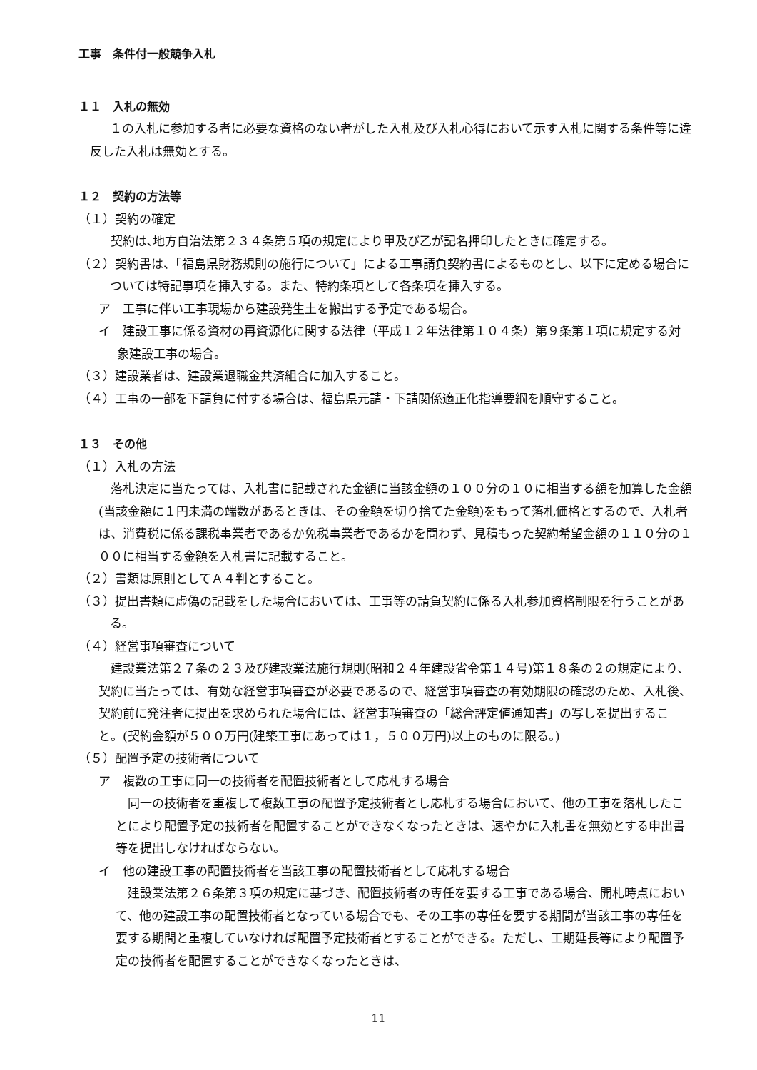工事　条件付一般競争入札
１１　入札の無効
１の入札に参加する者に必要な資格のない者がした入札及び入札心得において示す入札に関する条件等に違反した入札は無効とする。
１２　契約の方法等
（１）契約の確定
契約は､地方自治法第２３４条第５項の規定により甲及び乙が記名押印したときに確定する。
（２）契約書は、「福島県財務規則の施行について」による工事請負契約書によるものとし、以下に定める場合については特記事項を挿入する。また、特約条項として各条項を挿入する。
ア　工事に伴い工事現場から建設発生土を搬出する予定である場合。
イ　建設工事に係る資材の再資源化に関する法律（平成１２年法律第１０４条）第９条第１項に規定する対象建設工事の場合。
（３）建設業者は、建設業退職金共済組合に加入すること。
（４）工事の一部を下請負に付する場合は、福島県元請・下請関係適正化指導要綱を順守すること。
１３　その他
（１）入札の方法
落札決定に当たっては、入札書に記載された金額に当該金額の１００分の１０に相当する額を加算した金額(当該金額に１円未満の端数があるときは、その金額を切り捨てた金額)をもって落札価格とするので、入札者は、消費税に係る課税事業者であるか免税事業者であるかを問わず、見積もった契約希望金額の１１０分の１００に相当する金額を入札書に記載すること。
（２）書類は原則としてＡ４判とすること。
（３）提出書類に虚偽の記載をした場合においては、工事等の請負契約に係る入札参加資格制限を行うことがある。
（４）経営事項審査について
建設業法第２７条の２３及び建設業法施行規則(昭和２４年建設省令第１４号)第１８条の２の規定により、契約に当たっては、有効な経営事項審査が必要であるので、経営事項審査の有効期限の確認のため、入札後、契約前に発注者に提出を求められた場合には、経営事項審査の「総合評定値通知書」の写しを提出すること。(契約金額が５００万円(建築工事にあっては１，５００万円)以上のものに限る。)
（５）配置予定の技術者について
ア　複数の工事に同一の技術者を配置技術者として応札する場合
同一の技術者を重複して複数工事の配置予定技術者とし応札する場合において、他の工事を落札したことにより配置予定の技術者を配置することができなくなったときは、速やかに入札書を無効とする申出書等を提出しなければならない。
イ　他の建設工事の配置技術者を当該工事の配置技術者として応札する場合
建設業法第２６条第３項の規定に基づき、配置技術者の専任を要する工事である場合、開札時点において、他の建設工事の配置技術者となっている場合でも、その工事の専任を要する期間が当該工事の専任を要する期間と重複していなければ配置予定技術者とすることができる。ただし、工期延長等により配置予定の技術者を配置することができなくなったときは、
11